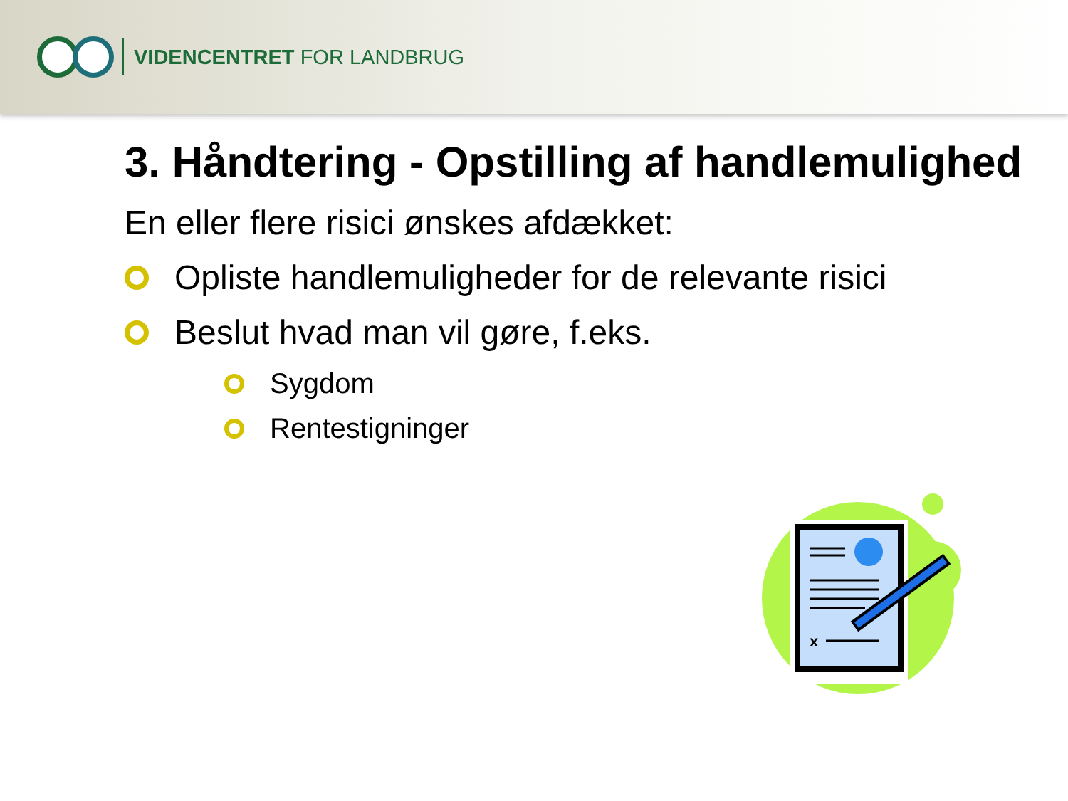VIDENCENTRET FOR LANDBRUG
3. Håndtering - Opstilling af handlemulighed
En eller flere risici ønskes afdækket:
Opliste handlemuligheder for de relevante risici
Beslut hvad man vil gøre, f.eks.
Sygdom
Rentestigninger
x